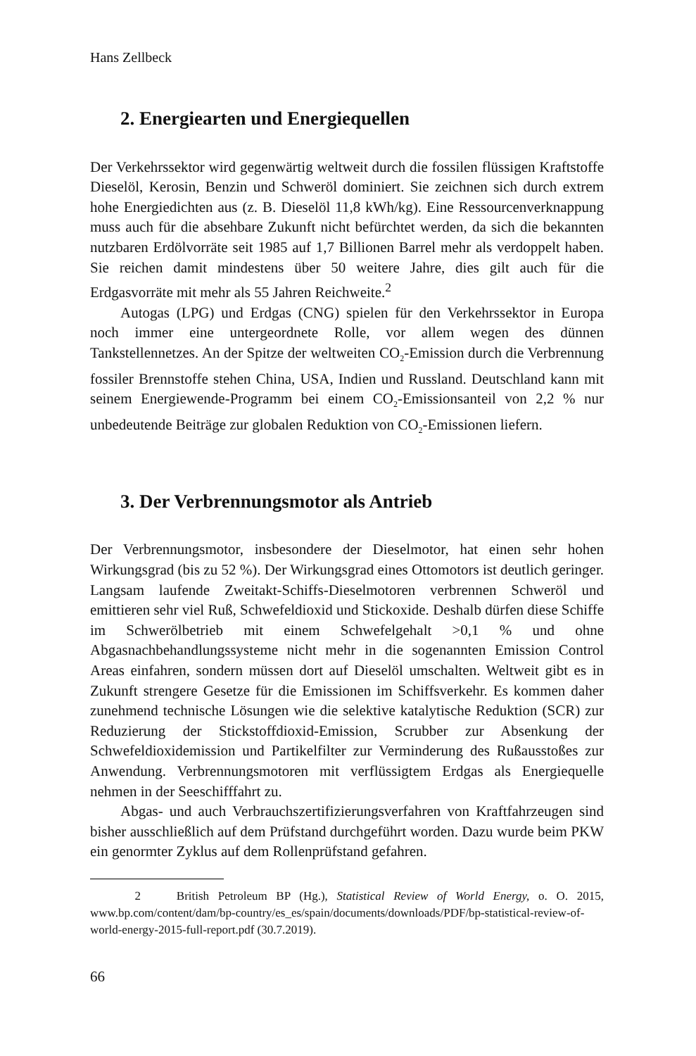Hans Zellbeck
2. Energiearten und Energiequellen
Der Verkehrssektor wird gegenwärtig weltweit durch die fossilen flüssigen Kraftstoffe Dieselöl, Kerosin, Benzin und Schweröl dominiert. Sie zeichnen sich durch extrem hohe Energiedichten aus (z. B. Dieselöl 11,8 kWh/kg). Eine Ressourcenverknappung muss auch für die absehbare Zukunft nicht befürchtet werden, da sich die bekannten nutzbaren Erdölvorräte seit 1985 auf 1,7 Billionen Barrel mehr als verdoppelt haben. Sie reichen damit mindestens über 50 weitere Jahre, dies gilt auch für die Erdgasvorräte mit mehr als 55 Jahren Reichweite.<sup>2</sup>
Autogas (LPG) und Erdgas (CNG) spielen für den Verkehrssektor in Europa noch immer eine untergeordnete Rolle, vor allem wegen des dünnen Tankstellennetzes. An der Spitze der weltweiten CO<sub>2</sub>-Emission durch die Verbrennung fossiler Brennstoffe stehen China, USA, Indien und Russland. Deutschland kann mit seinem Energiewende-Programm bei einem CO<sub>2</sub>-Emissionsanteil von 2,2 % nur unbedeutende Beiträge zur globalen Reduktion von CO<sub>2</sub>-Emissionen liefern.
3. Der Verbrennungsmotor als Antrieb
Der Verbrennungsmotor, insbesondere der Dieselmotor, hat einen sehr hohen Wirkungsgrad (bis zu 52 %). Der Wirkungsgrad eines Ottomotors ist deutlich geringer. Langsam laufende Zweitakt-Schiffs-Dieselmotoren verbrennen Schweröl und emittieren sehr viel Ruß, Schwefeldioxid und Stickoxide. Deshalb dürfen diese Schiffe im Schwerölbetrieb mit einem Schwefelgehalt >0,1 % und ohne Abgasnachbehandlungssysteme nicht mehr in die sogenannten Emission Control Areas einfahren, sondern müssen dort auf Dieselöl umschalten. Weltweit gibt es in Zukunft strengere Gesetze für die Emissionen im Schiffsverkehr. Es kommen daher zunehmend technische Lösungen wie die selektive katalytische Reduktion (SCR) zur Reduzierung der Stickstoffdioxid-Emission, Scrubber zur Absenkung der Schwefeldioxidemission und Partikelfilter zur Verminderung des Rußausstoßes zur Anwendung. Verbrennungsmotoren mit verflüssigtem Erdgas als Energiequelle nehmen in der Seeschifffahrt zu.
Abgas- und auch Verbrauchszertifizierungsverfahren von Kraftfahrzeugen sind bisher ausschließlich auf dem Prüfstand durchgeführt worden. Dazu wurde beim PKW ein genormter Zyklus auf dem Rollenprüfstand gefahren.
2 British Petroleum BP (Hg.), Statistical Review of World Energy, o. O. 2015, www.bp.com/content/dam/bp-country/es_es/spain/documents/downloads/PDF/bp-statistical-review-of-world-energy-2015-full-report.pdf (30.7.2019).
66